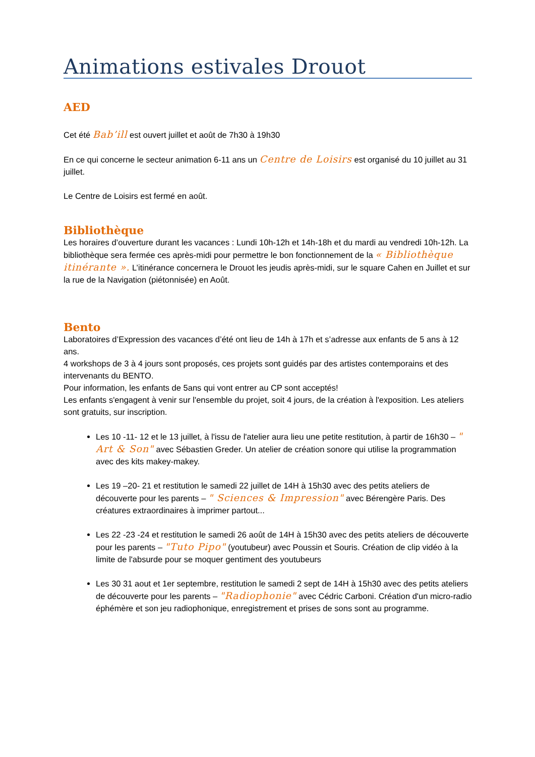Animations estivales Drouot
AED
Cet été Bab’ill est ouvert juillet et août de 7h30 à 19h30
En ce qui concerne le secteur animation 6-11 ans un Centre de Loisirs est organisé du 10 juillet au 31 juillet.
Le Centre de Loisirs est fermé en août.
Bibliothèque
Les horaires d’ouverture durant les vacances : Lundi 10h-12h et 14h-18h et du mardi au vendredi 10h-12h. La bibliothèque sera fermée ces après-midi pour permettre le bon fonctionnement de la « Bibliothèque itinérante ». L’itinérance concernera le Drouot les jeudis après-midi, sur le square Cahen en Juillet et sur la rue de la Navigation (piétonnisée) en Août.
Bento
Laboratoires d’Expression des vacances d’été ont lieu de 14h à 17h et s’adresse aux enfants de 5 ans à 12 ans.
4 workshops de 3 à 4 jours sont proposés, ces projets sont guidés par des artistes contemporains et des intervenants du BENTO.
Pour information, les enfants de 5ans qui vont entrer au CP sont acceptés!
Les enfants s'engagent à venir sur l'ensemble du projet, soit 4 jours, de la création à l'exposition. Les ateliers sont gratuits, sur inscription.
Les 10 -11- 12 et le 13 juillet, à l'issu de l'atelier aura lieu une petite restitution, à partir de 16h30 – " Art & Son" avec Sébastien Greder. Un atelier de création sonore qui utilise la programmation avec des kits makey-makey.
Les 19 –20- 21 et restitution le samedi 22 juillet de 14H à 15h30 avec des petits ateliers de découverte pour les parents – " Sciences & Impression" avec Bérengère Paris. Des créatures extraordinaires à imprimer partout...
Les 22 -23 -24 et restitution le samedi 26 août de 14H à 15h30 avec des petits ateliers de découverte pour les parents – "Tuto Pipo" (youtubeur) avec Poussin et Souris. Création de clip vidéo à la limite de l'absurde pour se moquer gentiment des youtubeurs
Les 30 31 aout et 1er septembre, restitution le samedi 2 sept de 14H à 15h30 avec des petits ateliers de découverte pour les parents – "Radiophonie" avec Cédric Carboni. Création d'un micro-radio éphémère et son jeu radiophonique, enregistrement et prises de sons sont au programme.